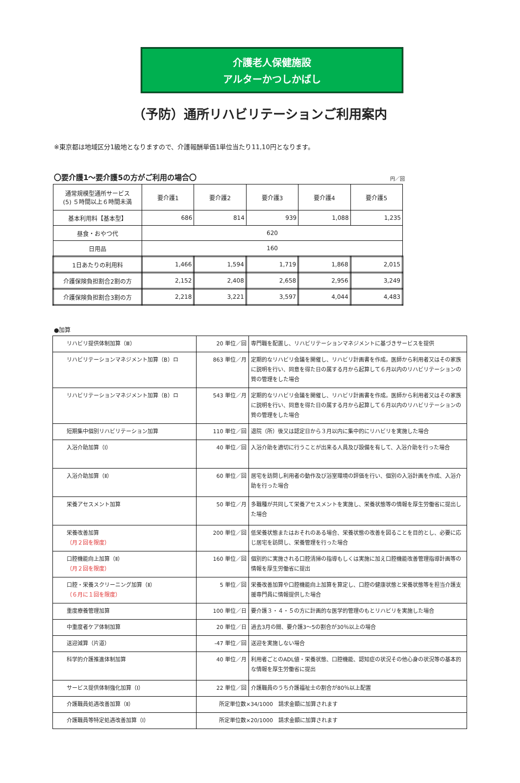介護老人保健施設
アルターかつしかばし
（予防）通所リハビリテーションご利用案内
※東京都は地域区分1級地となりますので、介護報酬単価1単位当たり11,10円となります。
〇要介護1～要介護5の方がご利用の場合〇 円／回
| 通常規模型通所サービス (5) ５時間以上６時間未満 | 要介護1 | 要介護2 | 要介護3 | 要介護4 | 要介護5 |
| --- | --- | --- | --- | --- | --- |
| 基本利用料【基本型】 | 686 | 814 | 939 | 1,088 | 1,235 |
| 昼食・おやつ代 | 620 | | | | |
| 日用品 | 160 | | | | |
| 1日あたりの利用料 | 1,466 | 1,594 | 1,719 | 1,868 | 2,015 |
| 介護保険負担割合2割の方 | 2,152 | 2,408 | 2,658 | 2,956 | 3,249 |
| 介護保険負担割合3割の方 | 2,218 | 3,221 | 3,597 | 4,044 | 4,483 |
●加算
| リハビリ提供体制加算（Ⅲ） | 20 単位／回 | 専門職を配置し、リハビリテーションマネジメントに基づきサービスを提供 |
| リハビリテーションマネジメント加算（B）ロ | 863 単位／月 | 定期的なリハビリ会議を開催し、リハビリ計画書を作成。医師から利用者又はその家族に説明を行い、同意を得た日の属する月から起算して６月以内のリハビリテーションの質の管理をした場合 |
| リハビリテーションマネジメント加算（B）ロ | 543 単位／月 | 定期的なリハビリ会議を開催し、リハビリ計画書を作成。医師から利用者又はその家族に説明を行い、同意を得た日の属する月から起算して６月以内のリハビリテーションの質の管理をした場合 |
| 短期集中個別リハビリテーション加算 | 110 単位／回 | 退院（所）後又は認定日から３月以内に集中的にリハビリを実施した場合 |
| 入浴介助加算（Ⅰ） | 40 単位／回 | 入浴介助を適切に行うことが出来る人員及び設備を有して、入浴介助を行った場合 |
| 入浴介助加算（Ⅱ） | 60 単位／回 | 居宅を訪問し利用者の動作及び浴室環境の評価を行い、個別の入浴計画を作成、入浴介助を行った場合 |
| 栄養アセスメント加算 | 50 単位／月 | 多職種が共同して栄養アセスメントを実施し、栄養状態等の情報を厚生労働省に提出した場合 |
| 栄養改善加算 （月２回を限度） | 200 単位／回 | 低栄養状態またはおそれのある場合、栄養状態の改善を図ることを目的とし、必要に応じ居宅を訪問し、栄養管理を行った場合 |
| 口腔機能向上加算（Ⅱ） （月２回を限度） | 160 単位／回 | 個別的に実施される口腔清掃の指導もしくは実施に加え口腔機能改善管理指導計画等の情報を厚生労働省に提出 |
| 口腔・栄養スクリーニング加算（Ⅱ） （６月に１回を限度） | 5 単位／回 | 栄養改善加算や口腔機能向上加算を算定し、口腔の健康状態と栄養状態等を担当介護支援専門員に情報提供した場合 |
| 重度療養管理加算 | 100 単位／日 | 要介護３・４・５の方に計画的な医学的管理のもとリハビリを実施した場合 |
| 中重度者ケア体制加算 | 20 単位／日 | 過去3月の間、要介護3～5の割合が30％以上の場合 |
| 送迎減算（片道） | -47 単位／回 | 送迎を実施しない場合 |
| 科学的介護推進体制加算 | 40 単位／月 | 利用者ごとのADL値・栄養状態、口腔機能、認知症の状況その他心身の状況等の基本的な情報を厚生労働省に提出 |
| サービス提供体制強化加算（Ⅰ） | 22 単位／回 | 介護職員のうち介護福祉士の割合が80％以上配置 |
| 介護職員処遇改善加算（Ⅱ） | 所定単位数×34/1000 請求金額に加算されます | |
| 介護職員等特定処遇改善加算（Ⅰ） | 所定単位数×20/1000 請求金額に加算されます | |